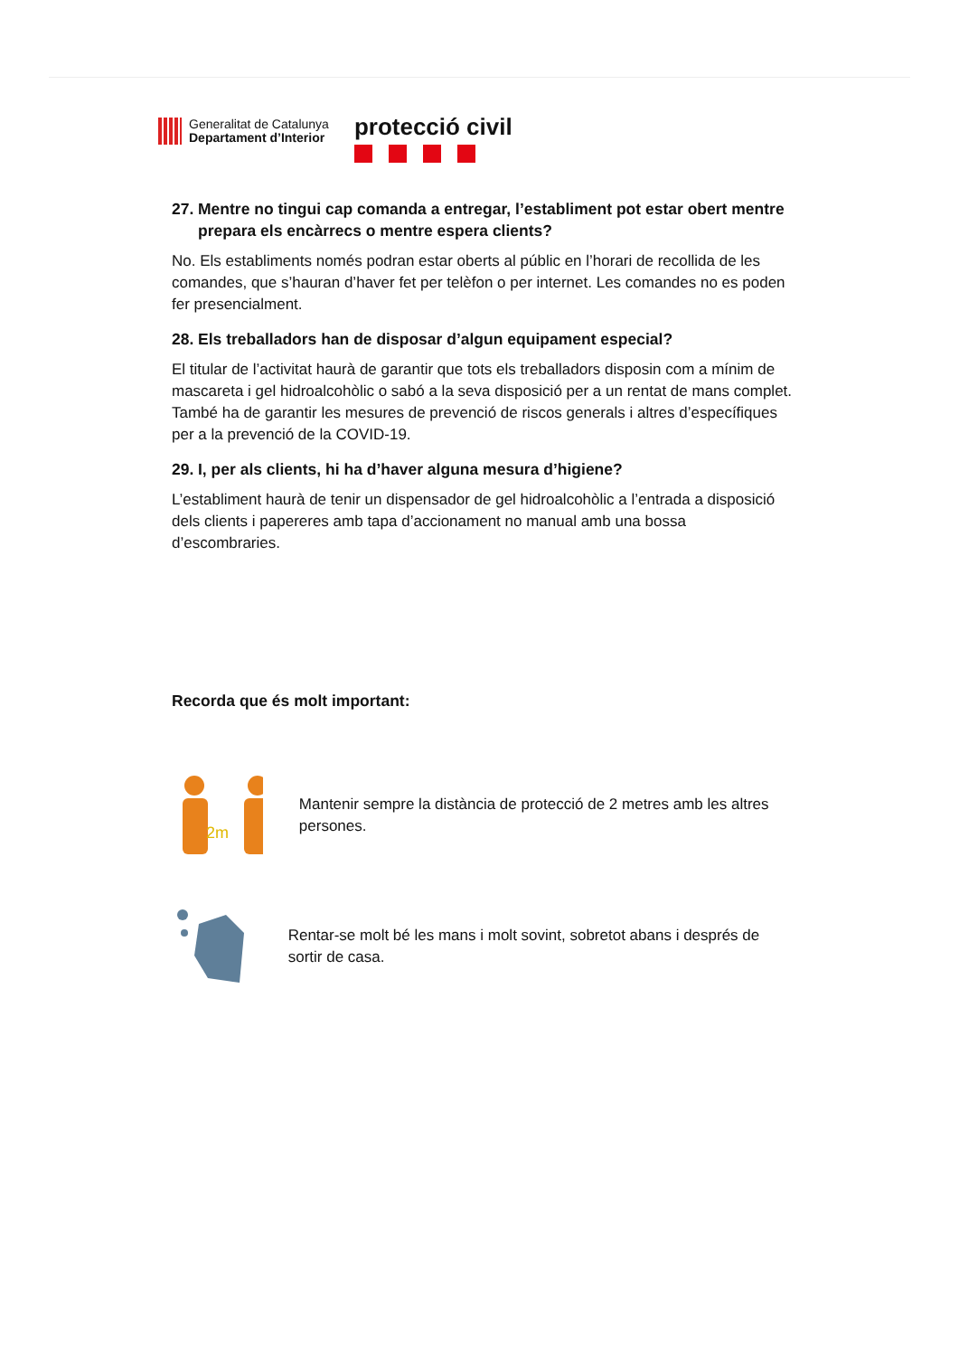Generalitat de Catalunya
Departament d’Interior
protecció civil
27. Mentre no tingui cap comanda a entregar, l’establiment pot estar obert mentre prepara els encàrrecs o mentre espera clients?
No. Els establiments només podran estar oberts al públic en l’horari de recollida de les comandes, que s’hauran d’haver fet per telèfon o per internet. Les comandes no es poden fer presencialment.
28. Els treballadors han de disposar d’algun equipament especial?
El titular de l’activitat haurà de garantir que tots els treballadors disposin com a mínim de mascareta i gel hidroalcohòlic o sabó a la seva disposició per a un rentat de mans complet. També ha de garantir les mesures de prevenció de riscos generals i altres d’específiques per a la prevenció de la COVID-19.
29. I, per als clients, hi ha d’haver alguna mesura d’higiene?
L’establiment haurà de tenir un dispensador de gel hidroalcohòlic a l’entrada a disposició dels clients i papereres amb tapa d’accionament no manual amb una bossa d’escombraries.
Recorda que és molt important:
2m
Mantenir sempre la distància de protecció de 2 metres amb les altres persones.
Rentar-se molt bé les mans i molt sovint, sobretot abans i després de sortir de casa.